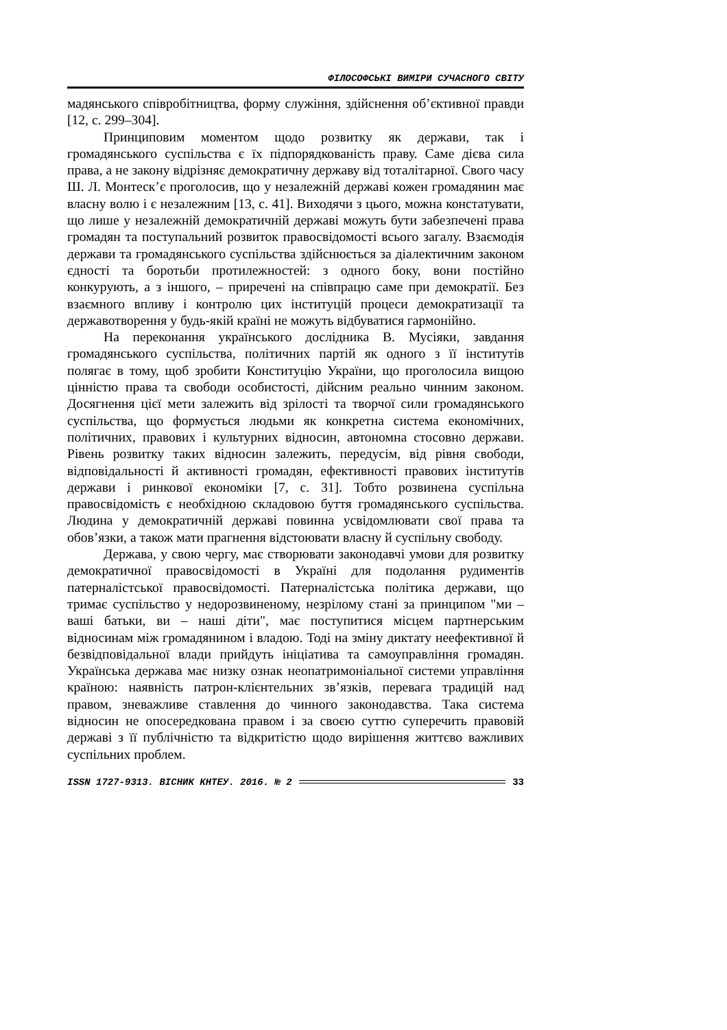ФІЛОСОФСЬКІ ВИМІРИ СУЧАСНОГО СВІТУ
мадянського співробітництва, форму служіння, здійснення об’єктивної правди [12, с. 299–304].
Принциповим моментом щодо розвитку як держави, так і громадянського суспільства є їх підпорядкованість праву. Саме дієва сила права, а не закону відрізняє демократичну державу від тоталітарної. Свого часу Ш. Л. Монтеск’є проголосив, що у незалежній державі кожен громадянин має власну волю і є незалежним [13, с. 41]. Виходячи з цього, можна констатувати, що лише у незалежній демократичній державі можуть бути забезпечені права громадян та поступальний розвиток правосвідомості всього загалу. Взаємодія держави та громадянського суспільства здійснюється за діалектичним законом єдності та боротьби протилежностей: з одного боку, вони постійно конкурують, а з іншого, – приречені на співпрацю саме при демократії. Без взаємного впливу і контролю цих інституцій процеси демократизації та державотворення у будь-якій країні не можуть відбуватися гармонійно.
На переконання українського дослідника В. Мусіяки, завдання громадянського суспільства, політичних партій як одного з її інститутів полягає в тому, щоб зробити Конституцію України, що проголосила вищою цінністю права та свободи особистості, дійсним реально чинним законом. Досягнення цієї мети залежить від зрілості та творчої сили громадянського суспільства, що формується людьми як конкретна система економічних, політичних, правових і культурних відносин, автономна стосовно держави. Рівень розвитку таких відносин залежить, передусім, від рівня свободи, відповідальності й активності громадян, ефективності правових інститутів держави і ринкової економіки [7, с. 31]. Тобто розвинена суспільна правосвідомість є необхідною складовою буття громадянського суспільства. Людина у демократичній державі повинна усвідомлювати свої права та обов’язки, а також мати прагнення відстоювати власну й суспільну свободу.
Держава, у свою чергу, має створювати законодавчі умови для розвитку демократичної правосвідомості в Україні для подолання рудиментів патерналістської правосвідомості. Патерналістська політика держави, що тримає суспільство у недорозвиненому, незрілому стані за принципом "ми – ваші батьки, ви – наші діти", має поступитися місцем партнерським відносинам між громадянином і владою. Тоді на зміну диктату неефективної й безвідповідальної влади прийдуть ініціатива та самоуправління громадян. Українська держава має низку ознак неопатримоніальної системи управління країною: наявність патрон-клієнтельних зв’язків, перевага традицій над правом, зневажливе ставлення до чинного законодавства. Така система відносин не опосередкована правом і за своєю суттю суперечить правовій державі з її публічністю та відкритістю щодо вирішення життєво важливих суспільних проблем.
ISSN 1727-9313. ВІСНИК КНТЕУ. 2016. № 2 33